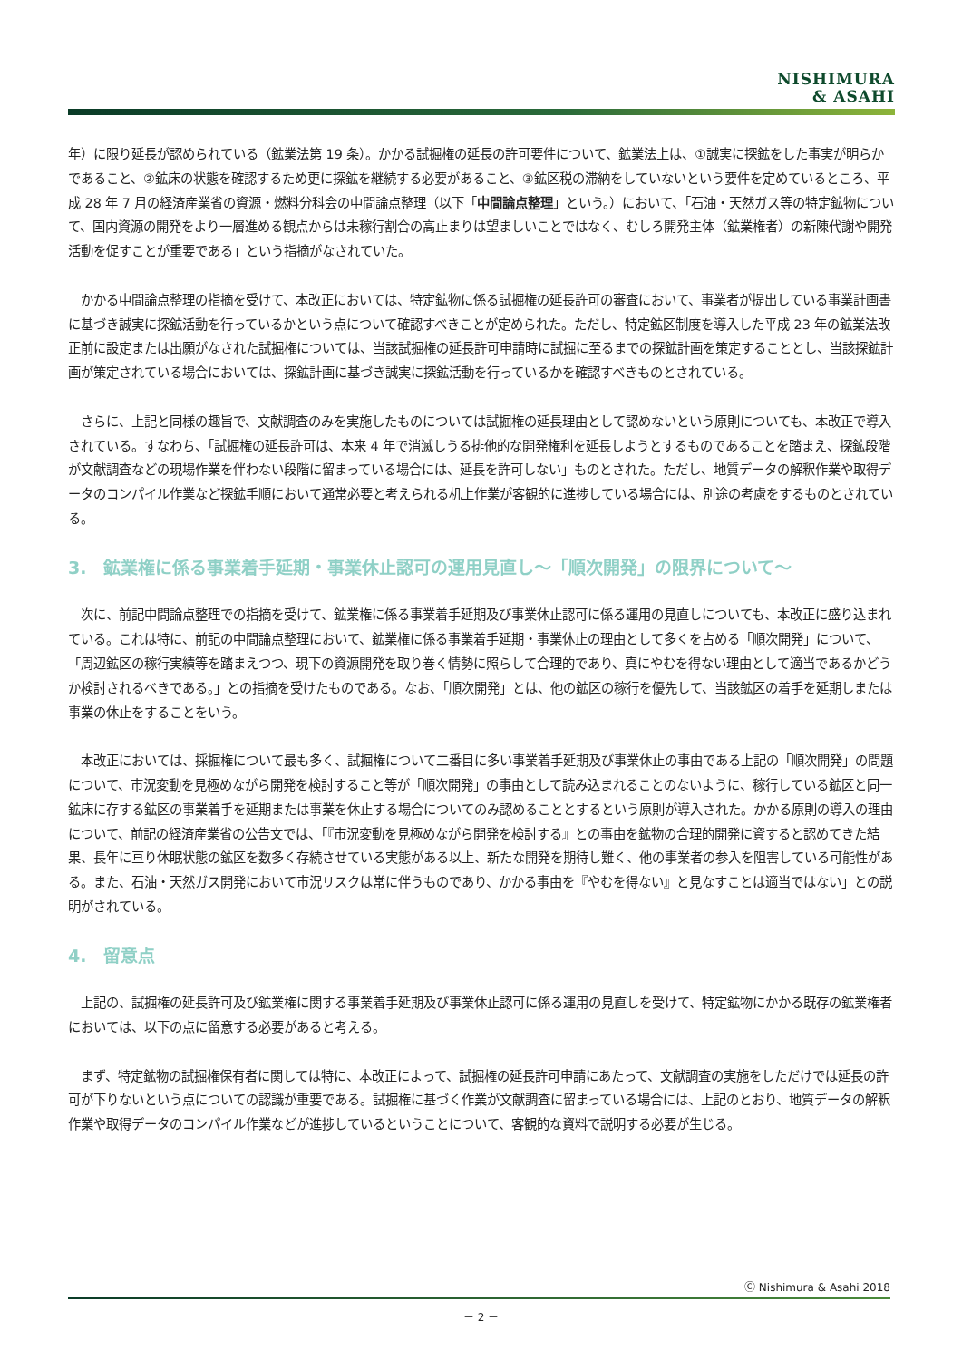NISHIMURA
& ASAHI
年）に限り延長が認められている（鉱業法第 19 条）。かかる試掘権の延長の許可要件について、鉱業法上は、①誠実に探鉱をした事実が明らかであること、②鉱床の状態を確認するため更に探鉱を継続する必要があること、③鉱区税の滞納をしていないという要件を定めているところ、平成 28 年 7 月の経済産業省の資源・燃料分科会の中間論点整理（以下「中間論点整理」という。）において、「石油・天然ガス等の特定鉱物について、国内資源の開発をより一層進める観点からは未稼行割合の高止まりは望ましいことではなく、むしろ開発主体（鉱業権者）の新陳代謝や開発活動を促すことが重要である」という指摘がなされていた。
　かかる中間論点整理の指摘を受けて、本改正においては、特定鉱物に係る試掘権の延長許可の審査において、事業者が提出している事業計画書に基づき誠実に探鉱活動を行っているかという点について確認すべきことが定められた。ただし、特定鉱区制度を導入した平成 23 年の鉱業法改正前に設定または出願がなされた試掘権については、当該試掘権の延長許可申請時に試掘に至るまでの探鉱計画を策定することとし、当該探鉱計画が策定されている場合においては、探鉱計画に基づき誠実に探鉱活動を行っているかを確認すべきものとされている。
　さらに、上記と同様の趣旨で、文献調査のみを実施したものについては試掘権の延長理由として認めないという原則についても、本改正で導入されている。すなわち、「試掘権の延長許可は、本来 4 年で消滅しうる排他的な開発権利を延長しようとするものであることを踏まえ、探鉱段階が文献調査などの現場作業を伴わない段階に留まっている場合には、延長を許可しない」ものとされた。ただし、地質データの解釈作業や取得データのコンパイル作業など探鉱手順において通常必要と考えられる机上作業が客観的に進捗している場合には、別途の考慮をするものとされている。
3.　鉱業権に係る事業着手延期・事業休止認可の運用見直し～「順次開発」の限界について～
　次に、前記中間論点整理での指摘を受けて、鉱業権に係る事業着手延期及び事業休止認可に係る運用の見直しについても、本改正に盛り込まれている。これは特に、前記の中間論点整理において、鉱業権に係る事業着手延期・事業休止の理由として多くを占める「順次開発」について、「周辺鉱区の稼行実績等を踏まえつつ、現下の資源開発を取り巻く情勢に照らして合理的であり、真にやむを得ない理由として適当であるかどうか検討されるべきである。」との指摘を受けたものである。なお、「順次開発」とは、他の鉱区の稼行を優先して、当該鉱区の着手を延期しまたは事業の休止をすることをいう。
　本改正においては、採掘権について最も多く、試掘権について二番目に多い事業着手延期及び事業休止の事由である上記の「順次開発」の問題について、市況変動を見極めながら開発を検討すること等が「順次開発」の事由として読み込まれることのないように、稼行している鉱区と同一鉱床に存する鉱区の事業着手を延期または事業を休止する場合についてのみ認めることとするという原則が導入された。かかる原則の導入の理由について、前記の経済産業省の公告文では、「『市況変動を見極めながら開発を検討する』との事由を鉱物の合理的開発に資すると認めてきた結果、長年に亘り休眠状態の鉱区を数多く存続させている実態がある以上、新たな開発を期待し難く、他の事業者の参入を阻害している可能性がある。また、石油・天然ガス開発において市況リスクは常に伴うものであり、かかる事由を『やむを得ない』と見なすことは適当ではない」との説明がされている。
4.　留意点
　上記の、試掘権の延長許可及び鉱業権に関する事業着手延期及び事業休止認可に係る運用の見直しを受けて、特定鉱物にかかる既存の鉱業権者においては、以下の点に留意する必要があると考える。
　まず、特定鉱物の試掘権保有者に関しては特に、本改正によって、試掘権の延長許可申請にあたって、文献調査の実施をしただけでは延長の許可が下りないという点についての認識が重要である。試掘権に基づく作業が文献調査に留まっている場合には、上記のとおり、地質データの解釈作業や取得データのコンパイル作業などが進捗しているということについて、客観的な資料で説明する必要が生じる。
Ⓒ Nishimura & Asahi 2018
－ 2 －